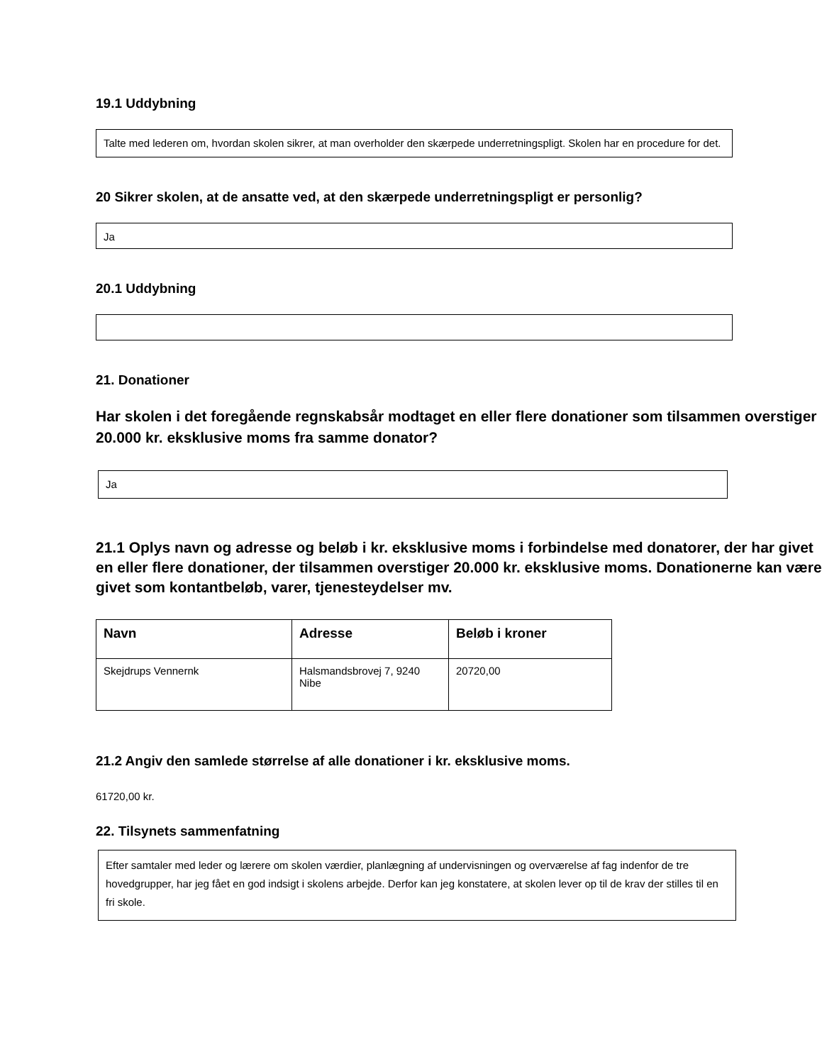19.1 Uddybning
Talte med lederen om, hvordan skolen sikrer, at man overholder den skærpede underretningspligt. Skolen har en procedure for det.
20 Sikrer skolen, at de ansatte ved, at den skærpede underretningspligt er personlig?
Ja
20.1 Uddybning
21. Donationer
Har skolen i det foregående regnskabsår modtaget en eller flere donationer som tilsammen overstiger 20.000 kr. eksklusive moms fra samme donator?
Ja
21.1 Oplys navn og adresse og beløb i kr. eksklusive moms i forbindelse med donatorer, der har givet en eller flere donationer, der tilsammen overstiger 20.000 kr. eksklusive moms. Donationerne kan være givet som kontantbeløb, varer, tjenesteydelser mv.
| Navn | Adresse | Beløb i kroner |
| --- | --- | --- |
| Skejdrups Vennernk | Halsmandsbrovej 7, 9240 Nibe | 20720,00 |
21.2 Angiv den samlede størrelse af alle donationer i kr. eksklusive moms.
61720,00 kr.
22. Tilsynets sammenfatning
Efter samtaler med leder og lærere om skolen værdier, planlægning af undervisningen og overværelse af fag indenfor de tre hovedgrupper, har jeg fået en god indsigt i skolens arbejde. Derfor kan jeg konstatere, at skolen lever op til de krav der stilles til en fri skole.